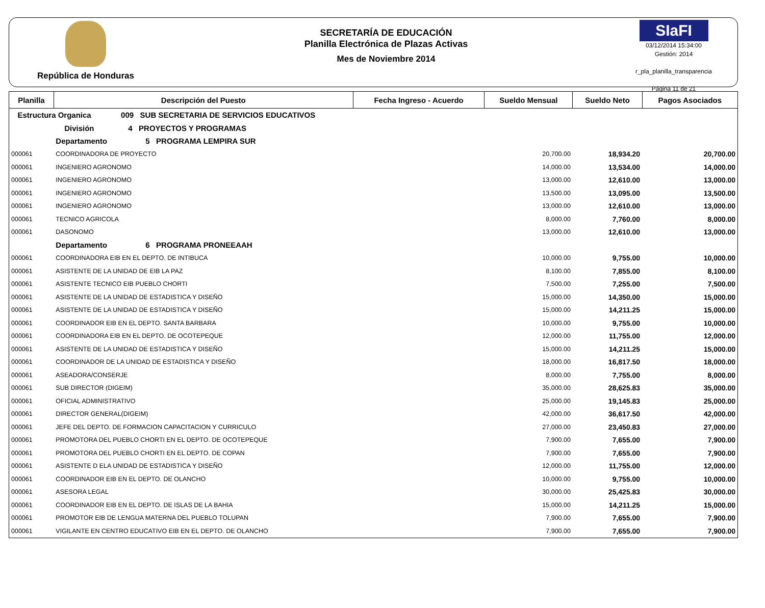República de Honduras
SECRETARÍA DE EDUCACIÓN
Planilla Electrónica de Plazas Activas
Mes de Noviembre 2014
SIaFI
03/12/2014 15:34:00
Gestión: 2014
r_pla_planilla_transparencia
Página 11 de 21
| Planilla | Descripción del Puesto | Fecha Ingreso - Acuerdo | Sueldo Mensual | Sueldo Neto | Pagos Asociados |
| --- | --- | --- | --- | --- | --- |
| Estructura Organica 009 SUB SECRETARIA DE SERVICIOS EDUCATIVOS | | | | | |
| División 4 PROYECTOS Y PROGRAMAS | | | | | |
| | Departamento 5 PROGRAMA LEMPIRA SUR | | | | |
| 000061 | COORDINADORA DE PROYECTO | | 20,700.00 | 18,934.20 | 20,700.00 |
| 000061 | INGENIERO AGRONOMO | | 14,000.00 | 13,534.00 | 14,000.00 |
| 000061 | INGENIERO AGRONOMO | | 13,000.00 | 12,610.00 | 13,000.00 |
| 000061 | INGENIERO AGRONOMO | | 13,500.00 | 13,095.00 | 13,500.00 |
| 000061 | INGENIERO AGRONOMO | | 13,000.00 | 12,610.00 | 13,000.00 |
| 000061 | TECNICO AGRICOLA | | 8,000.00 | 7,760.00 | 8,000.00 |
| 000061 | DASONOMO | | 13,000.00 | 12,610.00 | 13,000.00 |
| | Departamento 6 PROGRAMA PRONEEAAH | | | | |
| 000061 | COORDINADORA EIB EN EL DEPTO. DE INTIBUCA | | 10,000.00 | 9,755.00 | 10,000.00 |
| 000061 | ASISTENTE DE LA UNIDAD DE EIB LA PAZ | | 8,100.00 | 7,855.00 | 8,100.00 |
| 000061 | ASISTENTE TECNICO EIB PUEBLO CHORTI | | 7,500.00 | 7,255.00 | 7,500.00 |
| 000061 | ASISTENTE DE LA UNIDAD DE ESTADISTICA Y DISEÑO | | 15,000.00 | 14,350.00 | 15,000.00 |
| 000061 | ASISTENTE DE LA UNIDAD DE ESTADISTICA Y DISEÑO | | 15,000.00 | 14,211.25 | 15,000.00 |
| 000061 | COORDINADOR EIB EN EL DEPTO. SANTA BARBARA | | 10,000.00 | 9,755.00 | 10,000.00 |
| 000061 | COORDINADORA EIB EN EL DEPTO. DE OCOTEPEQUE | | 12,000.00 | 11,755.00 | 12,000.00 |
| 000061 | ASISTENTE DE LA UNIDAD DE ESTADISTICA Y DISEÑO | | 15,000.00 | 14,211.25 | 15,000.00 |
| 000061 | COORDINADOR DE LA UNIDAD DE ESTADISTICA Y DISEÑO | | 18,000.00 | 16,817.50 | 18,000.00 |
| 000061 | ASEADORA/CONSERJE | | 8,000.00 | 7,755.00 | 8,000.00 |
| 000061 | SUB DIRECTOR (DIGEIM) | | 35,000.00 | 28,625.83 | 35,000.00 |
| 000061 | OFICIAL ADMINISTRATIVO | | 25,000.00 | 19,145.83 | 25,000.00 |
| 000061 | DIRECTOR GENERAL(DIGEIM) | | 42,000.00 | 36,617.50 | 42,000.00 |
| 000061 | JEFE DEL DEPTO. DE FORMACION CAPACITACION Y CURRICULO | | 27,000.00 | 23,450.83 | 27,000.00 |
| 000061 | PROMOTORA DEL PUEBLO CHORTI EN EL DEPTO. DE OCOTEPEQUE | | 7,900.00 | 7,655.00 | 7,900.00 |
| 000061 | PROMOTORA DEL PUEBLO CHORTI EN EL DEPTO. DE COPAN | | 7,900.00 | 7,655.00 | 7,900.00 |
| 000061 | ASISTENTE D ELA UNIDAD DE ESTADISTICA Y DISEÑO | | 12,000.00 | 11,755.00 | 12,000.00 |
| 000061 | COORDINADOR EIB EN EL DEPTO. DE OLANCHO | | 10,000.00 | 9,755.00 | 10,000.00 |
| 000061 | ASESORA LEGAL | | 30,000.00 | 25,425.83 | 30,000.00 |
| 000061 | COORDINADOR EIB EN EL DEPTO. DE ISLAS DE LA BAHIA | | 15,000.00 | 14,211.25 | 15,000.00 |
| 000061 | PROMOTOR EIB DE LENGUA MATERNA DEL PUEBLO TOLUPAN | | 7,900.00 | 7,655.00 | 7,900.00 |
| 000061 | VIGILANTE EN CENTRO EDUCATIVO EIB EN EL DEPTO. DE OLANCHO | | 7,900.00 | 7,655.00 | 7,900.00 |